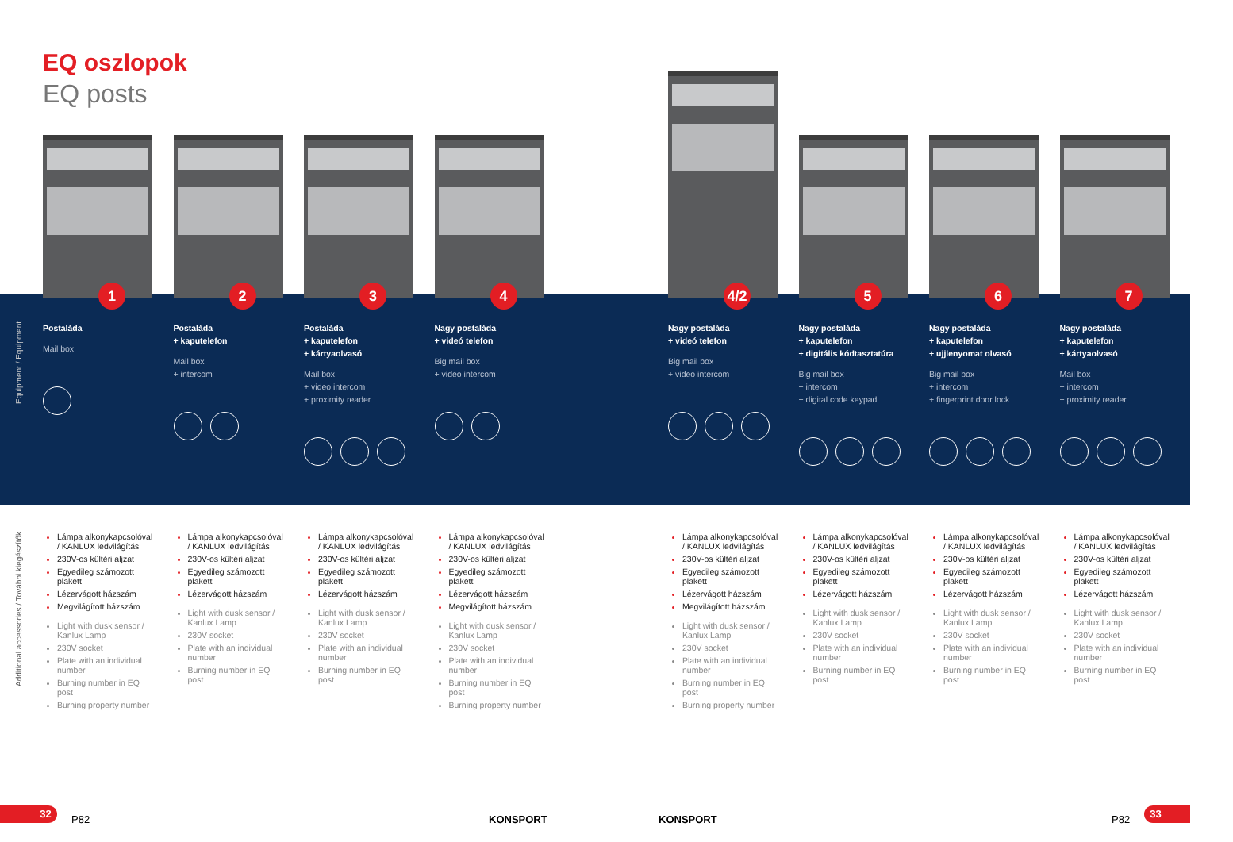EQ oszlopok
EQ posts
1 2 3 4 4/2 5 6 7
Equipment / Equipment
Postaláda
Mail box
Postaláda
+ kaputelefon
Mail box
+ intercom
Postaláda
+ kaputelefon
+ kártyaolvasó
Mail box
+ video intercom
+ proximity reader
Nagy postaláda
+ videó telefon
Big mail box
+ video intercom
Nagy postaláda
+ videó telefon
Big mail box
+ video intercom
Nagy postaláda
+ kaputelefon
+ digitális kódtasztatúra
Big mail box
+ intercom
+ digital code keypad
Nagy postaláda
+ kaputelefon
+ ujjlenyomat olvasó
Big mail box
+ intercom
+ fingerprint door lock
Nagy postaláda
+ kaputelefon
+ kártyaolvasó
Mail box
+ intercom
+ proximity reader
Additional accessories / További kiegészítők
Lámpa alkonykapcsolóval / KANLUX ledvilágítás
230V-os kültéri aljzat
Egyedileg számozott plakett
Lézervágott házszám
Megvilágított házszám
Light with dusk sensor / Kanlux Lamp
230V socket
Plate with an individual number
Burning number in EQ post
Burning property number
Lámpa alkonykapcsolóval / KANLUX ledvilágítás
230V-os kültéri aljzat
Egyedileg számozott plakett
Lézervágott házszám
Light with dusk sensor / Kanlux Lamp
230V socket
Plate with an individual number
Burning number in EQ post
Lámpa alkonykapcsolóval / KANLUX ledvilágítás
230V-os kültéri aljzat
Egyedileg számozott plakett
Lézervágott házszám
Light with dusk sensor / Kanlux Lamp
230V socket
Plate with an individual number
Burning number in EQ post
Lámpa alkonykapcsolóval / KANLUX ledvilágítás
230V-os kültéri aljzat
Egyedileg számozott plakett
Lézervágott házszám
Megvilágított házszám
Light with dusk sensor / Kanlux Lamp
230V socket
Plate with an individual number
Burning number in EQ post
Burning property number
Lámpa alkonykapcsolóval / KANLUX ledvilágítás
230V-os kültéri aljzat
Egyedileg számozott plakett
Lézervágott házszám
Megvilágított házszám
Light with dusk sensor / Kanlux Lamp
230V socket
Plate with an individual number
Burning number in EQ post
Burning property number
Lámpa alkonykapcsolóval / KANLUX ledvilágítás
230V-os kültéri aljzat
Egyedileg számozott plakett
Lézervágott házszám
Light with dusk sensor / Kanlux Lamp
230V socket
Plate with an individual number
Burning number in EQ post
Lámpa alkonykapcsolóval / KANLUX ledvilágítás
230V-os kültéri aljzat
Egyedileg számozott plakett
Lézervágott házszám
Light with dusk sensor / Kanlux Lamp
230V socket
Plate with an individual number
Burning number in EQ post
Lámpa alkonykapcsolóval / KANLUX ledvilágítás
230V-os kültéri aljzat
Egyedileg számozott plakett
Lézervágott házszám
Light with dusk sensor / Kanlux Lamp
230V socket
Plate with an individual number
Burning number in EQ post
32
P82 KONSPORT KONSPORT P82
33